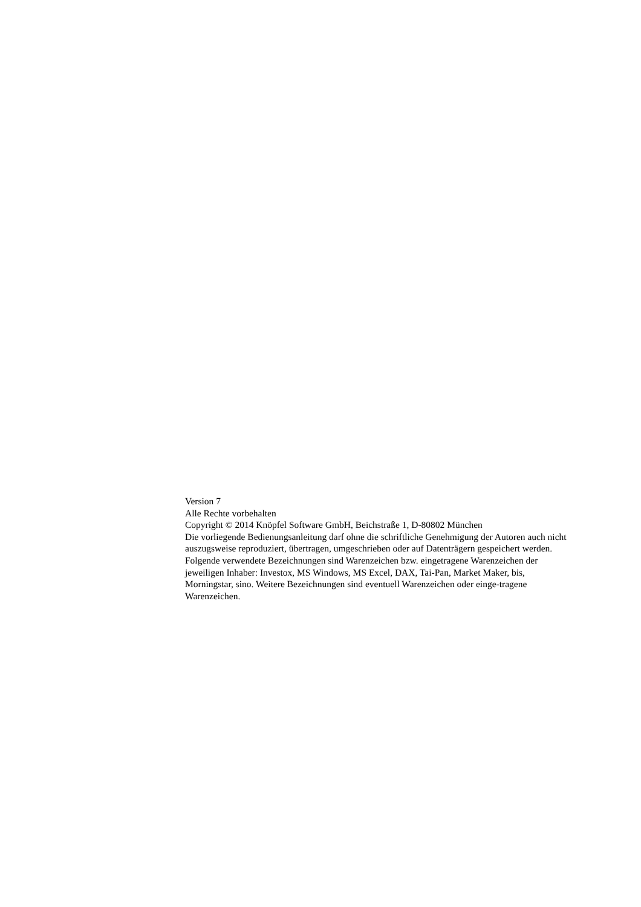Version 7
Alle Rechte vorbehalten
Copyright © 2014 Knöpfel Software GmbH, Beichstraße 1, D-80802 München
Die vorliegende Bedienungsanleitung darf ohne die schriftliche Genehmigung der Autoren auch nicht auszugsweise reproduziert, übertragen, umgeschrieben oder auf Datenträgern gespeichert werden.
Folgende verwendete Bezeichnungen sind Warenzeichen bzw. eingetragene Warenzeichen der jeweiligen Inhaber: Investox, MS Windows, MS Excel, DAX, Tai-Pan, Market Maker, bis, Morningstar, sino. Weitere Bezeichnungen sind eventuell Warenzeichen oder einge-tragene Warenzeichen.